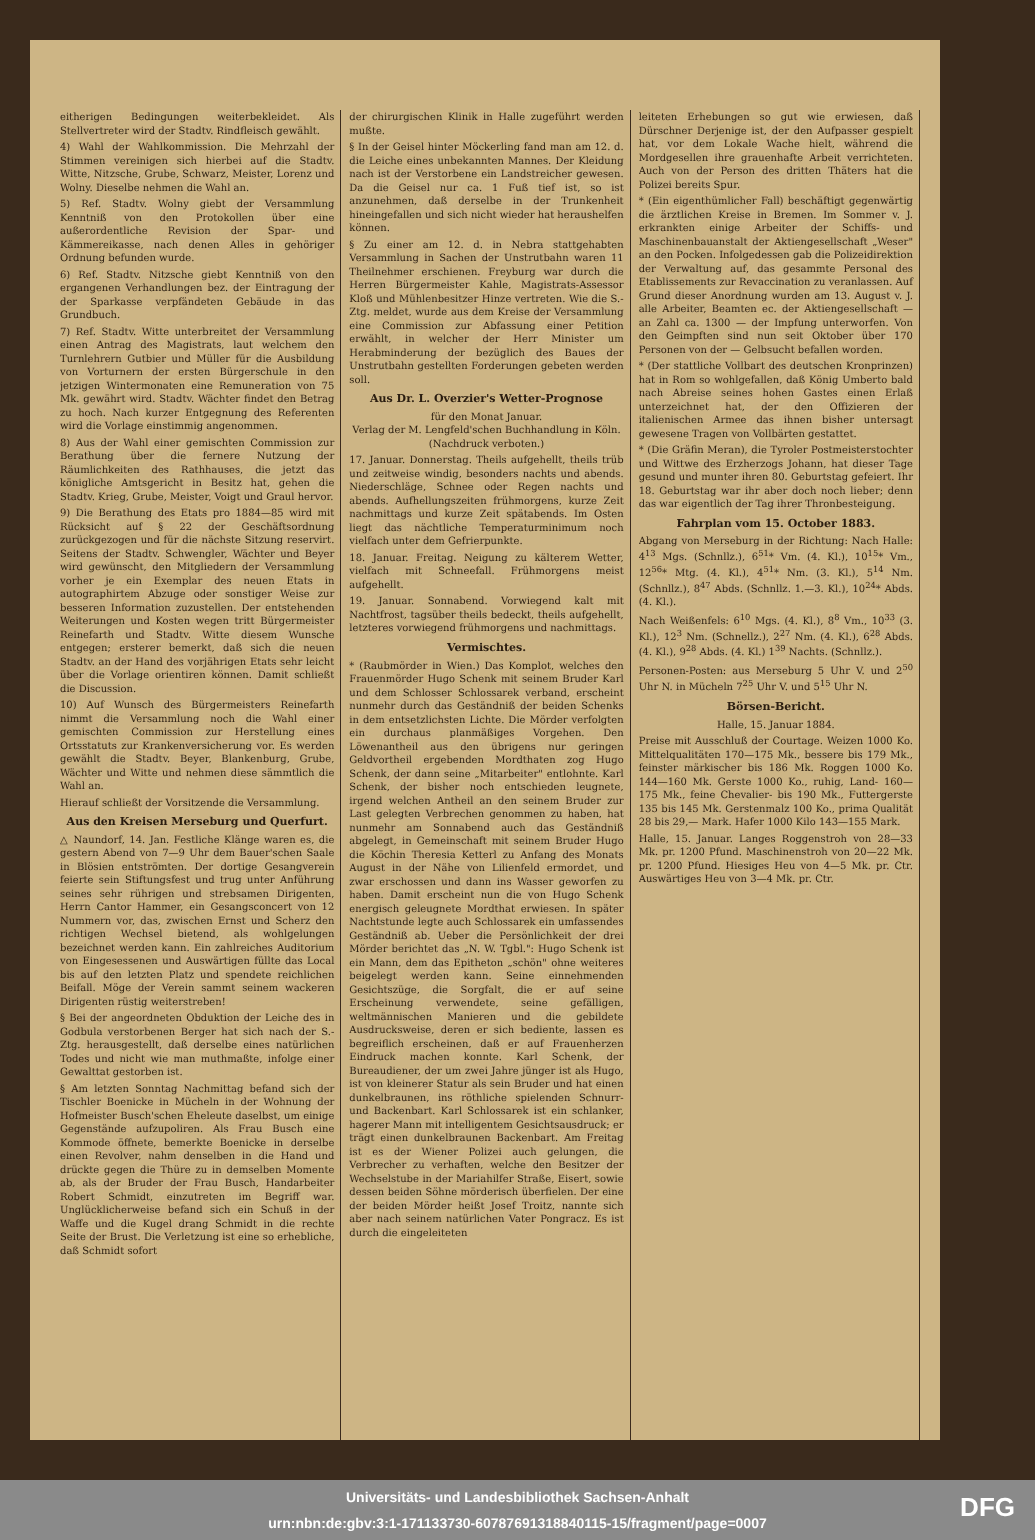eitherigen Bedingungen weiterbekleidet. Als Stellvertreter wird der Stadtv. Rindfleisch gewählt.
4) Wahl der Wahlkommission. Die Mehrzahl der Stimmen vereinigen sich hierbei auf die Stadtv. Witte, Nitzsche, Grube, Schwarz, Meister, Lorenz und Wolny. Dieselbe nehmen die Wahl an.
5) Ref. Stadtv. Wolny giebt der Versammlung Kenntniß von den Protokollen über eine außerordentliche Revision der Spar- und Kämmereikasse, nach denen Alles in gehöriger Ordnung befunden wurde.
6) Ref. Stadtv. Nitzsche giebt Kenntniß von den ergangenen Verhandlungen bez. der Eintragung der der Sparkasse verpfändeten Gebäude in das Grundbuch.
7) Ref. Stadtv. Witte unterbreitet der Versammlung einen Antrag des Magistrats, laut welchem den Turnlehrern Gutbier und Müller für die Ausbildung von Vorturnern der ersten Bürgerschule in den jetzigen Wintermonaten eine Remuneration von 75 Mk. gewährt wird. Stadtv. Wächter findet den Betrag zu hoch. Nach kurzer Entgegnung des Referenten wird die Vorlage einstimmig angenommen.
8) Aus der Wahl einer gemischten Commission zur Berathung über die fernere Nutzung der Räumlichkeiten des Rathhauses, die jetzt das königliche Amtsgericht in Besitz hat, gehen die Stadtv. Krieg, Grube, Meister, Voigt und Graul hervor.
9) Die Berathung des Etats pro 1884—85 wird mit Rücksicht auf § 22 der Geschäftsordnung zurückgezogen und für die nächste Sitzung reservirt. Seitens der Stadtv. Schwengler, Wächter und Beyer wird gewünscht, den Mitgliedern der Versammlung vorher je ein Exemplar des neuen Etats in autographirtem Abzuge oder sonstiger Weise zur besseren Information zuzustellen. Der entstehenden Weiterungen und Kosten wegen tritt Bürgermeister Reinefarth und Stadtv. Witte diesem Wunsche entgegen; ersterer bemerkt, daß sich die neuen Stadtv. an der Hand des vorjährigen Etats sehr leicht über die Vorlage orientiren können. Damit schließt die Discussion.
10) Auf Wunsch des Bürgermeisters Reinefarth nimmt die Versammlung noch die Wahl einer gemischten Commission zur Herstellung eines Ortsstatuts zur Krankenversicherung vor. Es werden gewählt die Stadtv. Beyer, Blankenburg, Grube, Wächter und Witte und nehmen diese sämmtlich die Wahl an.
Hierauf schließt der Vorsitzende die Versammlung.
Aus den Kreisen Merseburg und Querfurt.
△ Naundorf, 14. Jan. Festliche Klänge waren es, die gestern Abend von 7—9 Uhr dem Bauer'schen Saale in Blösien entströmten. Der dortige Gesangverein feierte sein Stiftungsfest und trug unter Anführung seines sehr rührigen und strebsamen Dirigenten, Herrn Cantor Hammer, ein Gesangsconcert von 12 Nummern vor, das, zwischen Ernst und Scherz den richtigen Wechsel bietend, als wohlgelungen bezeichnet werden kann. Ein zahlreiches Auditorium von Eingesessenen und Auswärtigen füllte das Local bis auf den letzten Platz und spendete reichlichen Beifall. Möge der Verein sammt seinem wackeren Dirigenten rüstig weiterstreben!
§ Bei der angeordneten Obduktion der Leiche des in Godbula verstorbenen Berger hat sich nach der S.-Ztg. herausgestellt, daß derselbe eines natürlichen Todes und nicht wie man muthmaßte, infolge einer Gewalttat gestorben ist.
§ Am letzten Sonntag Nachmittag befand sich der Tischler Boenicke in Mücheln in der Wohnung der Hofmeister Busch'schen Eheleute daselbst, um einige Gegenstände aufzupoliren. Als Frau Busch eine Kommode öffnete, bemerkte Boenicke in derselbe einen Revolver, nahm denselben in die Hand und drückte gegen die Thüre zu in demselben Momente ab, als der Bruder der Frau Busch, Handarbeiter Robert Schmidt, einzutreten im Begriff war. Unglücklicherweise befand sich ein Schuß in der Waffe und die Kugel drang Schmidt in die rechte Seite der Brust. Die Verletzung ist eine so erhebliche, daß Schmidt sofort
der chirurgischen Klinik in Halle zugeführt werden mußte.
§ In der Geisel hinter Möckerling fand man am 12. d. die Leiche eines unbekannten Mannes. Der Kleidung nach ist der Verstorbene ein Landstreicher gewesen. Da die Geisel nur ca. 1 Fuß tief ist, so ist anzunehmen, daß derselbe in der Trunkenheit hineingefallen und sich nicht wieder hat heraushelfen können.
§ Zu einer am 12. d. in Nebra stattgehabten Versammlung in Sachen der Unstrutbahn waren 11 Theilnehmer erschienen. Freyburg war durch die Herren Bürgermeister Kahle, Magistrats-Assessor Kloß und Mühlenbesitzer Hinze vertreten. Wie die S.-Ztg. meldet, wurde aus dem Kreise der Versammlung eine Commission zur Abfassung einer Petition erwählt, in welcher der Herr Minister um Herabminderung der bezüglich des Baues der Unstrutbahn gestellten Forderungen gebeten werden soll.
Aus Dr. L. Overzier's Wetter-Prognose
für den Monat Januar.
Verlag der M. Lengfeld'schen Buchhandlung in Köln.
(Nachdruck verboten.)
17. Januar. Donnerstag. Theils aufgehellt, theils trüb und zeitweise windig, besonders nachts und abends. Niederschläge, Schnee oder Regen nachts und abends. Aufhellungszeiten frühmorgens, kurze Zeit nachmittags und kurze Zeit spätabends. Im Osten liegt das nächtliche Temperaturminimum noch vielfach unter dem Gefrierpunkte.
18. Januar. Freitag. Neigung zu kälterem Wetter, vielfach mit Schneefall. Frühmorgens meist aufgehellt.
19. Januar. Sonnabend. Vorwiegend kalt mit Nachtfrost, tagsüber theils bedeckt, theils aufgehellt, letzteres vorwiegend frühmorgens und nachmittags.
Vermischtes.
* (Raubmörder in Wien.) Das Komplot, welches den Frauenmörder Hugo Schenk mit seinem Bruder Karl und dem Schlosser Schlossarek verband, erscheint nunmehr durch das Geständniß der beiden Schenks in dem entsetzlichsten Lichte. Die Mörder verfolgten ein durchaus planmäßiges Vorgehen. Den Löwenantheil aus den übrigens nur geringen Geldvortheil ergebenden Mordthaten zog Hugo Schenk, der dann seine „Mitarbeiter" entlohnte. Karl Schenk, der bisher noch entschieden leugnete, irgend welchen Antheil an den seinem Bruder zur Last gelegten Verbrechen genommen zu haben, hat nunmehr am Sonnabend auch das Geständniß abgelegt, in Gemeinschaft mit seinem Bruder Hugo die Köchin Theresia Ketterl zu Anfang des Monats August in der Nähe von Lilienfeld ermordet, und zwar erschossen und dann ins Wasser geworfen zu haben. Damit erscheint nun die von Hugo Schenk energisch geleugnete Mordthat erwiesen. In später Nachtstunde legte auch Schlossarek ein umfassendes Geständniß ab. Ueber die Persönlichkeit der drei Mörder berichtet das „N. W. Tgbl.": Hugo Schenk ist ein Mann, dem das Epitheton „schön" ohne weiteres beigelegt werden kann. Seine einnehmenden Gesichtszüge, die Sorgfalt, die er auf seine Erscheinung verwendete, seine gefälligen, weltmännischen Manieren und die gebildete Ausdrucksweise, deren er sich bediente, lassen es begreiflich erscheinen, daß er auf Frauenherzen Eindruck machen konnte. Karl Schenk, der Bureaudiener, der um zwei Jahre jünger ist als Hugo, ist von kleinerer Statur als sein Bruder und hat einen dunkelbraunen, ins röthliche spielenden Schnurr- und Backenbart. Karl Schlossarek ist ein schlanker, hagerer Mann mit intelligentem Gesichtsausdruck; er trägt einen dunkelbraunen Backenbart. Am Freitag ist es der Wiener Polizei auch gelungen, die Verbrecher zu verhaften, welche den Besitzer der Wechselstube in der Mariahilfer Straße, Eisert, sowie dessen beiden Söhne mörderisch überfielen. Der eine der beiden Mörder heißt Josef Troitz, nannte sich aber nach seinem natürlichen Vater Pongracz. Es ist durch die eingeleiteten
leiteten Erhebungen so gut wie erwiesen, daß Dürschner Derjenige ist, der den Aufpasser gespielt hat, vor dem Lokale Wache hielt, während die Mordgesellen ihre grauenhafte Arbeit verrichteten. Auch von der Person des dritten Thäters hat die Polizei bereits Spur.
* (Ein eigenthümlicher Fall) beschäftigt gegenwärtig die ärztlichen Kreise in Bremen. Im Sommer v. J. erkrankten einige Arbeiter der Schiffs- und Maschinenbauanstalt der Aktiengesellschaft „Weser" an den Pocken. Infolgedessen gab die Polizeidirektion der Verwaltung auf, das gesammte Personal des Etablissements zur Revaccination zu veranlassen. Auf Grund dieser Anordnung wurden am 13. August v. J. alle Arbeiter, Beamten ec. der Aktiengesellschaft — an Zahl ca. 1300 — der Impfung unterworfen. Von den Geimpften sind nun seit Oktober über 170 Personen von der — Gelbsucht befallen worden.
* (Der stattliche Vollbart des deutschen Kronprinzen) hat in Rom so wohlgefallen, daß König Umberto bald nach Abreise seines hohen Gastes einen Erlaß unterzeichnet hat, der den Offizieren der italienischen Armee das ihnen bisher untersagt gewesene Tragen von Vollbärten gestattet.
* (Die Gräfin Meran), die Tyroler Postmeisterstochter und Wittwe des Erzherzogs Johann, hat dieser Tage gesund und munter ihren 80. Geburtstag gefeiert. Ihr 18. Geburtstag war ihr aber doch noch lieber; denn das war eigentlich der Tag ihrer Thronbesteigung.
Fahrplan vom 15. October 1883.
Abgang von Merseburg in der Richtung: Nach Halle: 4<sup>13</sup> Mgs. (Schnllz.), 6<sup>51</sup>* Vm. (4. Kl.), 10<sup>15</sup>* Vm., 12<sup>56</sup>* Mtg. (4. Kl.), 4<sup>51</sup>* Nm. (3. Kl.), 5<sup>14</sup> Nm. (Schnllz.), 8<sup>47</sup> Abds. (Schnllz. 1.—3. Kl.), 10<sup>24</sup>* Abds. (4. Kl.).
Nach Weißenfels: 6<sup>10</sup> Mgs. (4. Kl.), 8<sup>8</sup> Vm., 10<sup>33</sup> (3. Kl.), 12<sup>3</sup> Nm. (Schnellz.), 2<sup>27</sup> Nm. (4. Kl.), 6<sup>28</sup> Abds. (4. Kl.), 9<sup>28</sup> Abds. (4. Kl.) 1<sup>39</sup> Nachts. (Schnllz.).
Personen-Posten: aus Merseburg 5 Uhr V. und 2<sup>50</sup> Uhr N. in Mücheln 7<sup>25</sup> Uhr V. und 5<sup>15</sup> Uhr N.
Börsen-Bericht.
Halle, 15. Januar 1884.
Preise mit Ausschluß der Courtage. Weizen 1000 Ko. Mittelqualitäten 170—175 Mk., bessere bis 179 Mk., feinster märkischer bis 186 Mk. Roggen 1000 Ko. 144—160 Mk. Gerste 1000 Ko., ruhig, Land- 160—175 Mk., feine Chevalier- bis 190 Mk., Futtergerste 135 bis 145 Mk. Gerstenmalz 100 Ko., prima Qualität 28 bis 29,— Mark. Hafer 1000 Kilo 143—155 Mark.
Halle, 15. Januar. Langes Roggenstroh von 28—33 Mk. pr. 1200 Pfund. Maschinenstroh von 20—22 Mk. pr. 1200 Pfund. Hiesiges Heu von 4—5 Mk. pr. Ctr. Auswärtiges Heu von 3—4 Mk. pr. Ctr.
Universitäts- und Landesbibliothek Sachsen-Anhalt
urn:nbn:de:gbv:3:1-171133730-60787691318840115-15/fragment/page=0007
DFG